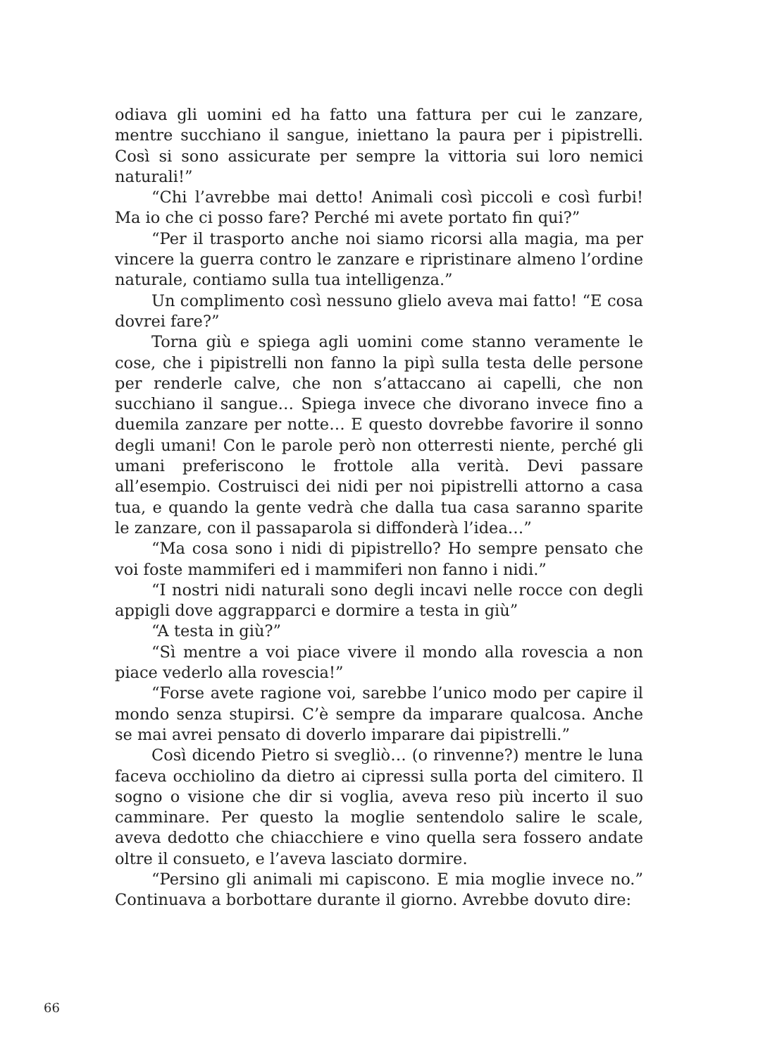odiava gli uomini ed ha fatto una fattura per cui le zanzare, mentre succhiano il sangue, iniettano la paura per i pipistrelli. Così si sono assicurate per sempre la vittoria sui loro nemici naturali!”
“Chi l’avrebbe mai detto! Animali così piccoli e così furbi! Ma io che ci posso fare? Perché mi avete portato fin qui?”
“Per il trasporto anche noi siamo ricorsi alla magia, ma per vincere la guerra contro le zanzare e ripristinare almeno l’ordine naturale, contiamo sulla tua intelligenza.”
Un complimento così nessuno glielo aveva mai fatto! “E cosa dovrei fare?”
Torna giù e spiega agli uomini come stanno veramente le cose, che i pipistrelli non fanno la pipì sulla testa delle persone per renderle calve, che non s’attaccano ai capelli, che non succhiano il sangue… Spiega invece che divorano invece fino a duemila zanzare per notte… E questo dovrebbe favorire il sonno degli umani! Con le parole però non otterresti niente, perché gli umani preferiscono le frottole alla verità. Devi passare all’esempio. Costruisci dei nidi per noi pipistrelli attorno a casa tua, e quando la gente vedrà che dalla tua casa saranno sparite le zanzare, con il passaparola si diffonderà l’idea…”
“Ma cosa sono i nidi di pipistrello? Ho sempre pensato che voi foste mammiferi ed i mammiferi non fanno i nidi.”
“I nostri nidi naturali sono degli incavi nelle rocce con degli appigli dove aggrapparci e dormire a testa in giù”
“A testa in giù?”
“Sì mentre a voi piace vivere il mondo alla rovescia a non piace vederlo alla rovescia!”
“Forse avete ragione voi, sarebbe l’unico modo per capire il mondo senza stupirsi. C’è sempre da imparare qualcosa. Anche se mai avrei pensato di doverlo imparare dai pipistrelli.”
Così dicendo Pietro si svegliò… (o rinvenne?) mentre le luna faceva occhiolino da dietro ai cipressi sulla porta del cimitero. Il sogno o visione che dir si voglia, aveva reso più incerto il suo camminare. Per questo la moglie sentendolo salire le scale, aveva dedotto che chiacchiere e vino quella sera fossero andate oltre il consueto, e l’aveva lasciato dormire.
“Persino gli animali mi capiscono. E mia moglie invece no.” Continuava a borbottare durante il giorno. Avrebbe dovuto dire:
66